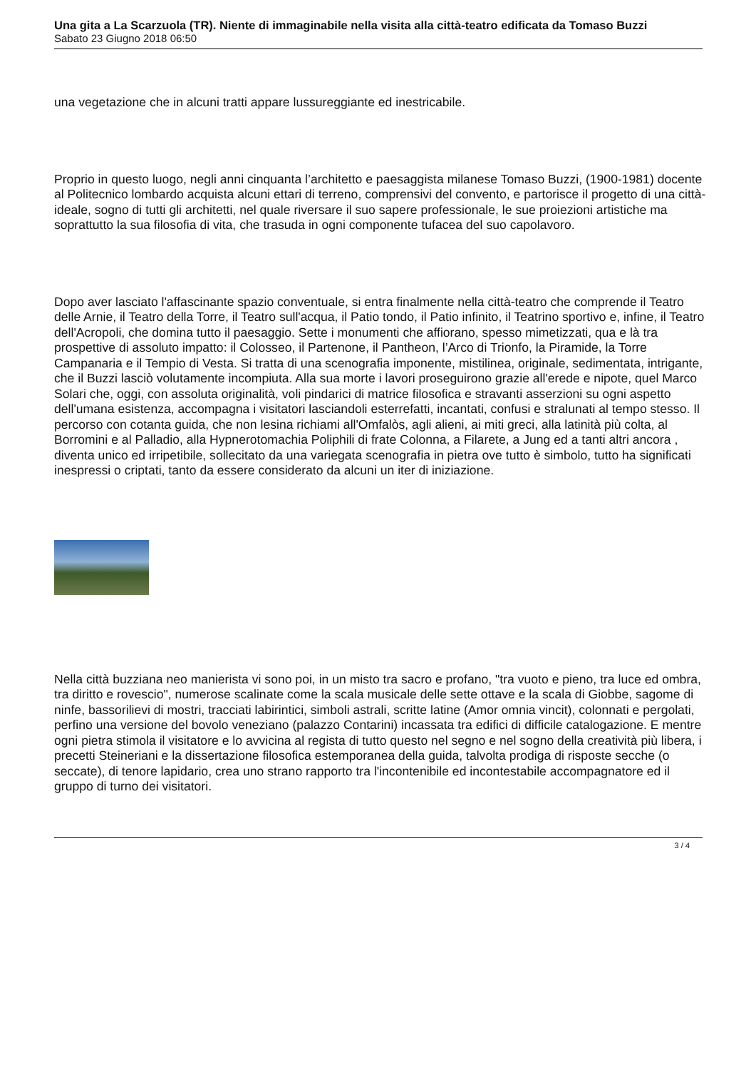Una gita a La Scarzuola (TR). Niente di immaginabile nella visita alla città-teatro edificata da Tomaso Buzzi
Sabato 23 Giugno 2018 06:50
una vegetazione che in alcuni tratti appare lussureggiante ed inestricabile.
Proprio in questo luogo, negli anni cinquanta l’architetto e paesaggista milanese Tomaso Buzzi, (1900-1981) docente al Politecnico lombardo acquista alcuni ettari di terreno, comprensivi del convento, e partorisce il progetto di una città-ideale, sogno di tutti gli architetti, nel quale riversare il suo sapere professionale, le sue proiezioni artistiche ma soprattutto la sua filosofia di vita, che trasuda in ogni componente tufacea del suo capolavoro.
Dopo aver lasciato l'affascinante spazio conventuale, si entra finalmente nella città-teatro che comprende il Teatro delle Arnie, il Teatro della Torre, il Teatro sull'acqua, il Patio tondo, il Patio infinito, il Teatrino sportivo e, infine, il Teatro dell'Acropoli, che domina tutto il paesaggio. Sette i monumenti che affiorano, spesso mimetizzati, qua e là tra prospettive di assoluto impatto: il Colosseo, il Partenone, il Pantheon, l’Arco di Trionfo, la Piramide, la Torre Campanaria e il Tempio di Vesta. Si tratta di una scenografia imponente, mistilinea, originale, sedimentata, intrigante, che il Buzzi lasciò volutamente incompiuta. Alla sua morte i lavori proseguirono grazie all'erede e nipote, quel Marco Solari che, oggi, con assoluta originalità, voli pindarici di matrice filosofica e stravanti asserzioni su ogni aspetto dell'umana esistenza, accompagna i visitatori lasciandoli esterrefatti, incantati, confusi e stralunati al tempo stesso. Il percorso con cotanta guida, che non lesina richiami all'Omfalòs, agli alieni, ai miti greci, alla latinità più colta, al Borromini e al Palladio, alla Hypnerotomachia Poliphili di frate Colonna, a Filarete, a Jung ed a tanti altri ancora , diventa unico ed irripetibile, sollecitato da una variegata scenografia in pietra ove tutto è simbolo, tutto ha significati inespressi o criptati, tanto da essere considerato da alcuni un iter di iniziazione.
Nella città buzziana neo manierista vi sono poi, in un misto tra sacro e profano, "tra vuoto e pieno, tra luce ed ombra, tra diritto e rovescio", numerose scalinate come la scala musicale delle sette ottave e la scala di Giobbe, sagome di ninfe, bassorilievi di mostri, tracciati labirintici, simboli astrali, scritte latine (Amor omnia vincit), colonnati e pergolati, perfino una versione del bovolo veneziano (palazzo Contarini) incassata tra edifici di difficile catalogazione. E mentre ogni pietra stimola il visitatore e lo avvicina al regista di tutto questo nel segno e nel sogno della creatività più libera, i precetti Steineriani e la dissertazione filosofica estemporanea della guida, talvolta prodiga di risposte secche (o seccate), di tenore lapidario, crea uno strano rapporto tra l'incontenibile ed incontestabile accompagnatore ed il gruppo di turno dei visitatori.
3 / 4